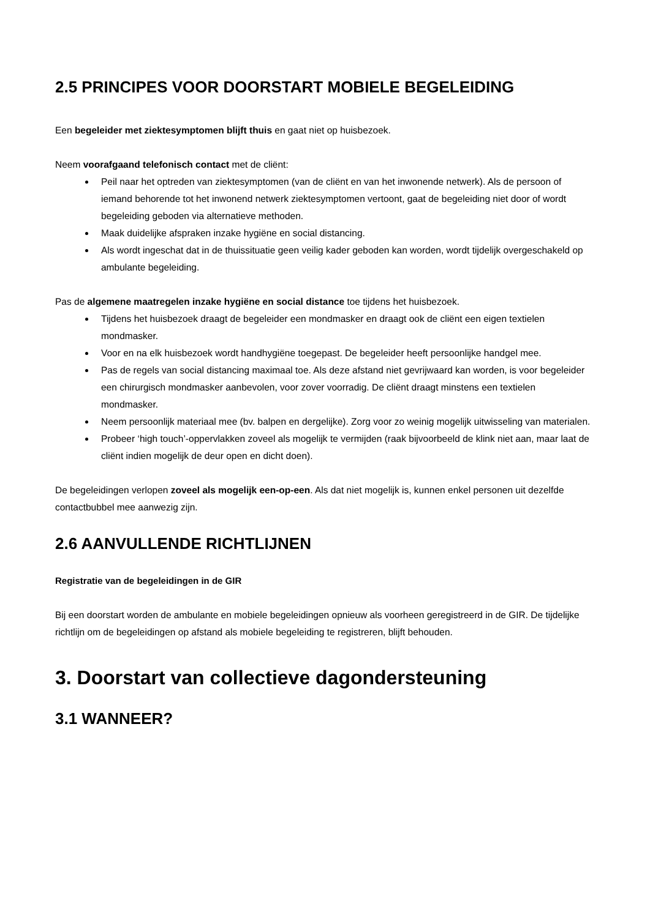2.5 PRINCIPES VOOR DOORSTART MOBIELE BEGELEIDING
Een begeleider met ziektesymptomen blijft thuis en gaat niet op huisbezoek.
Neem voorafgaand telefonisch contact met de cliënt:
Peil naar het optreden van ziektesymptomen (van de cliënt en van het inwonende netwerk). Als de persoon of iemand behorende tot het inwonend netwerk ziektesymptomen vertoont, gaat de begeleiding niet door of wordt begeleiding geboden via alternatieve methoden.
Maak duidelijke afspraken inzake hygiëne en social distancing.
Als wordt ingeschat dat in de thuissituatie geen veilig kader geboden kan worden, wordt tijdelijk overgeschakeld op ambulante begeleiding.
Pas de algemene maatregelen inzake hygiëne en social distance toe tijdens het huisbezoek.
Tijdens het huisbezoek draagt de begeleider een mondmasker en draagt ook de cliënt een eigen textielen mondmasker.
Voor en na elk huisbezoek wordt handhygiëne toegepast. De begeleider heeft persoonlijke handgel mee.
Pas de regels van social distancing maximaal toe. Als deze afstand niet gevrijwaard kan worden, is voor begeleider een chirurgisch mondmasker aanbevolen, voor zover voorradig. De cliënt draagt minstens een textielen mondmasker.
Neem persoonlijk materiaal mee (bv. balpen en dergelijke). Zorg voor zo weinig mogelijk uitwisseling van materialen.
Probeer ‘high touch’-oppervlakken zoveel als mogelijk te vermijden (raak bijvoorbeeld de klink niet aan, maar laat de cliënt indien mogelijk de deur open en dicht doen).
De begeleidingen verlopen zoveel als mogelijk een-op-een. Als dat niet mogelijk is, kunnen enkel personen uit dezelfde contactbubbel mee aanwezig zijn.
2.6 AANVULLENDE RICHTLIJNEN
Registratie van de begeleidingen in de GIR
Bij een doorstart worden de ambulante en mobiele begeleidingen opnieuw als voorheen geregistreerd in de GIR. De tijdelijke richtlijn om de begeleidingen op afstand als mobiele begeleiding te registreren, blijft behouden.
3. Doorstart van collectieve dagondersteuning
3.1 WANNEER?